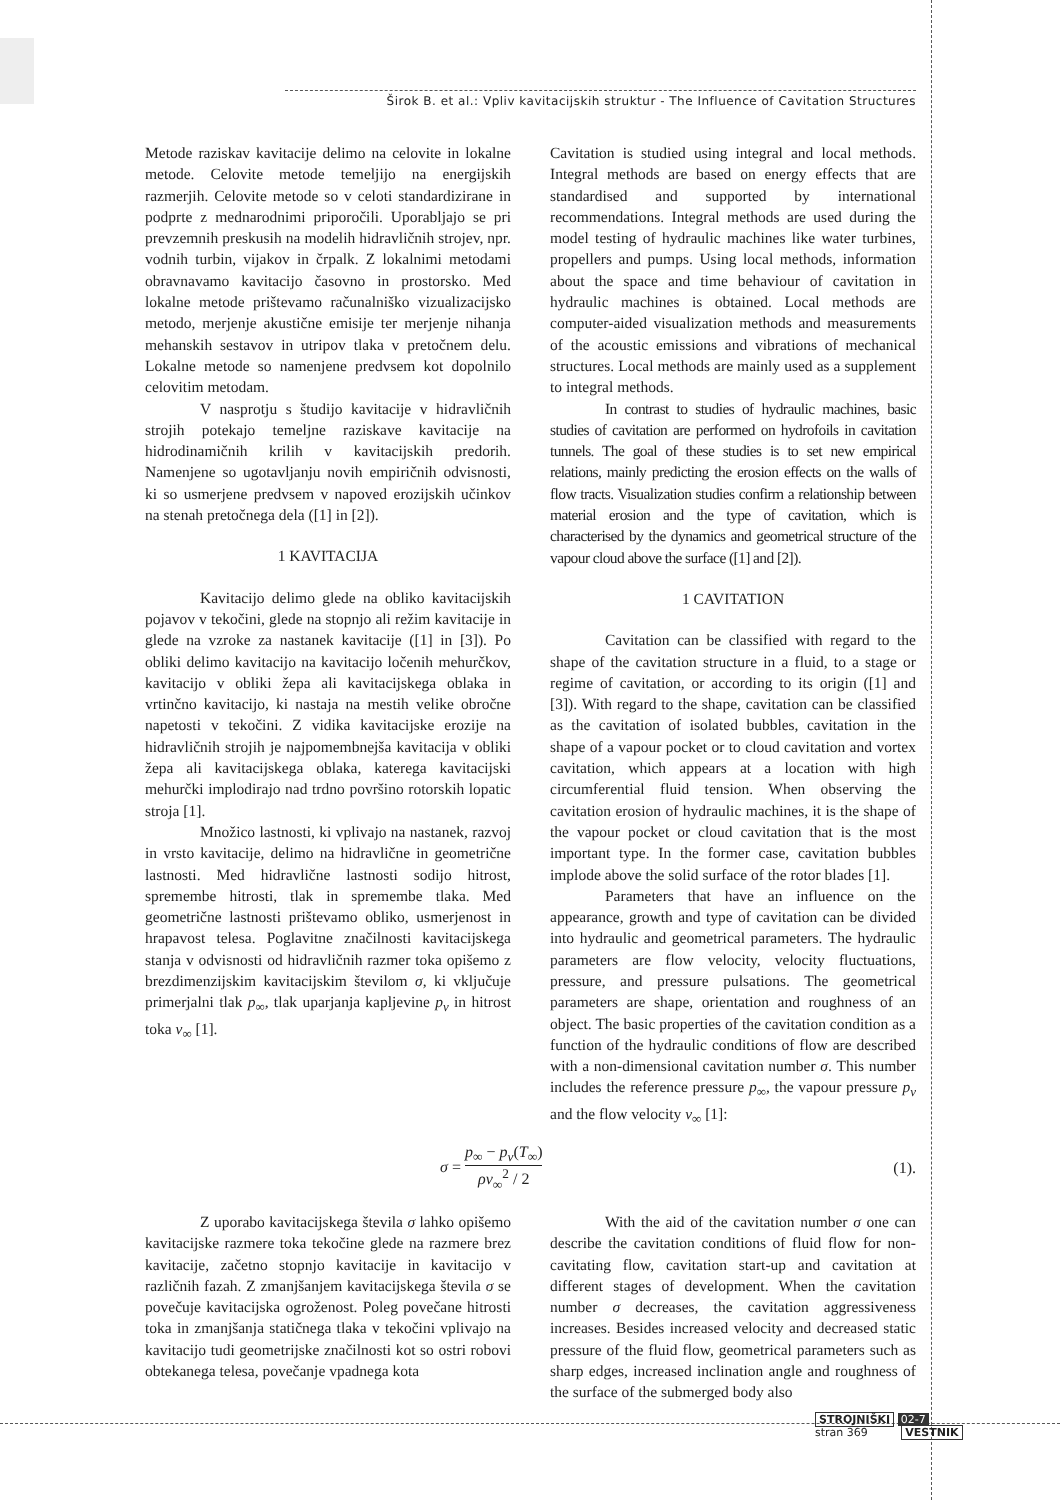Širok B. et al.: Vpliv kavitacijskih struktur - The Influence of Cavitation Structures
Metode raziskav kavitacije delimo na celovite in lokalne metode. Celovite metode temeljijo na energijskih razmerjih. Celovite metode so v celoti standardizirane in podprte z mednarodnimi priporočili. Uporabljajo se pri prevzemnih preskusih na modelih hidravličnih strojev, npr. vodnih turbin, vijakov in črpalk. Z lokalnimi metodami obravnavamo kavitacijo časovno in prostorsko. Med lokalne metode prištevamo računalniško vizualizacijsko metodo, merjenje akustične emisije ter merjenje nihanja mehanskih sestavov in utripov tlaka v pretočnem delu. Lokalne metode so namenjene predvsem kot dopolnilo celovitim metodam.
V nasprotju s študijo kavitacije v hidravličnih strojih potekajo temeljne raziskave kavitacije na hidrodinamičnih krilih v kavitacijskih predorih. Namenjene so ugotavljanju novih empiričnih odvisnosti, ki so usmerjene predvsem v napoved erozijskih učinkov na stenah pretočnega dela ([1] in [2]).
1 KAVITACIJA
Kavitacijo delimo glede na obliko kavitacijskih pojavov v tekočini, glede na stopnjo ali režim kavitacije in glede na vzroke za nastanek kavitacije ([1] in [3]). Po obliki delimo kavitacijo na kavitacijo ločenih mehurčkov, kavitacijo v obliki žepa ali kavitacijskega oblaka in vrtinčno kavitacijo, ki nastaja na mestih velike obročne napetosti v tekočini. Z vidika kavitacijske erozije na hidravličnih strojih je najpomembnejša kavitacija v obliki žepa ali kavitacijskega oblaka, katerega kavitacijski mehurčki implodirajo nad trdno površino rotorskih lopatic stroja [1].
Množico lastnosti, ki vplivajo na nastanek, razvoj in vrsto kavitacije, delimo na hidravlične in geometrične lastnosti. Med hidravlične lastnosti sodijo hitrost, spremembe hitrosti, tlak in spremembe tlaka. Med geometrične lastnosti prištevamo obliko, usmerjenost in hrapavost telesa. Poglavitne značilnosti kavitacijskega stanja v odvisnosti od hidravličnih razmer toka opišemo z brezdimenzijskim kavitacijskim številom σ, ki vključuje primerjalni tlak p<sub>∞</sub>, tlak uparjanja kapljevine p<sub>v</sub> in hitrost toka v<sub>∞</sub> [1].
Cavitation is studied using integral and local methods. Integral methods are based on energy effects that are standardised and supported by international recommendations. Integral methods are used during the model testing of hydraulic machines like water turbines, propellers and pumps. Using local methods, information about the space and time behaviour of cavitation in hydraulic machines is obtained. Local methods are computer-aided visualization methods and measurements of the acoustic emissions and vibrations of mechanical structures. Local methods are mainly used as a supplement to integral methods.
In contrast to studies of hydraulic machines, basic studies of cavitation are performed on hydrofoils in cavitation tunnels. The goal of these studies is to set new empirical relations, mainly predicting the erosion effects on the walls of flow tracts. Visualization studies confirm a relationship between material erosion and the type of cavitation, which is characterised by the dynamics and geometrical structure of the vapour cloud above the surface ([1] and [2]).
1 CAVITATION
Cavitation can be classified with regard to the shape of the cavitation structure in a fluid, to a stage or regime of cavitation, or according to its origin ([1] and [3]). With regard to the shape, cavitation can be classified as the cavitation of isolated bubbles, cavitation in the shape of a vapour pocket or to cloud cavitation and vortex cavitation, which appears at a location with high circumferential fluid tension. When observing the cavitation erosion of hydraulic machines, it is the shape of the vapour pocket or cloud cavitation that is the most important type. In the former case, cavitation bubbles implode above the solid surface of the rotor blades [1].
Parameters that have an influence on the appearance, growth and type of cavitation can be divided into hydraulic and geometrical parameters. The hydraulic parameters are flow velocity, velocity fluctuations, pressure, and pressure pulsations. The geometrical parameters are shape, orientation and roughness of an object. The basic properties of the cavitation condition as a function of the hydraulic conditions of flow are described with a non-dimensional cavitation number σ. This number includes the reference pressure p<sub>∞</sub>, the vapour pressure p<sub>v</sub> and the flow velocity v<sub>∞</sub> [1]:
σ = p<sub>∞</sub> − p<sub>v</sub>(T<sub>∞</sub>) ρv<sub>∞</sub><sup>2</sup> / 2 (1).
Z uporabo kavitacijskega števila σ lahko opišemo kavitacijske razmere toka tekočine glede na razmere brez kavitacije, začetno stopnjo kavitacije in kavitacijo v različnih fazah. Z zmanjšanjem kavitacijskega števila σ se povečuje kavitacijska ogroženost. Poleg povečane hitrosti toka in zmanjšanja statičnega tlaka v tekočini vplivajo na kavitacijo tudi geometrijske značilnosti kot so ostri robovi obtekanega telesa, povečanje vpadnega kota
With the aid of the cavitation number σ one can describe the cavitation conditions of fluid flow for non-cavitating flow, cavitation start-up and cavitation at different stages of development. When the cavitation number σ decreases, the cavitation aggressiveness increases. Besides increased velocity and decreased static pressure of the fluid flow, geometrical parameters such as sharp edges, increased inclination angle and roughness of the surface of the submerged body also
STROJNIŠKI 02-7
stran 369 VESTNIK